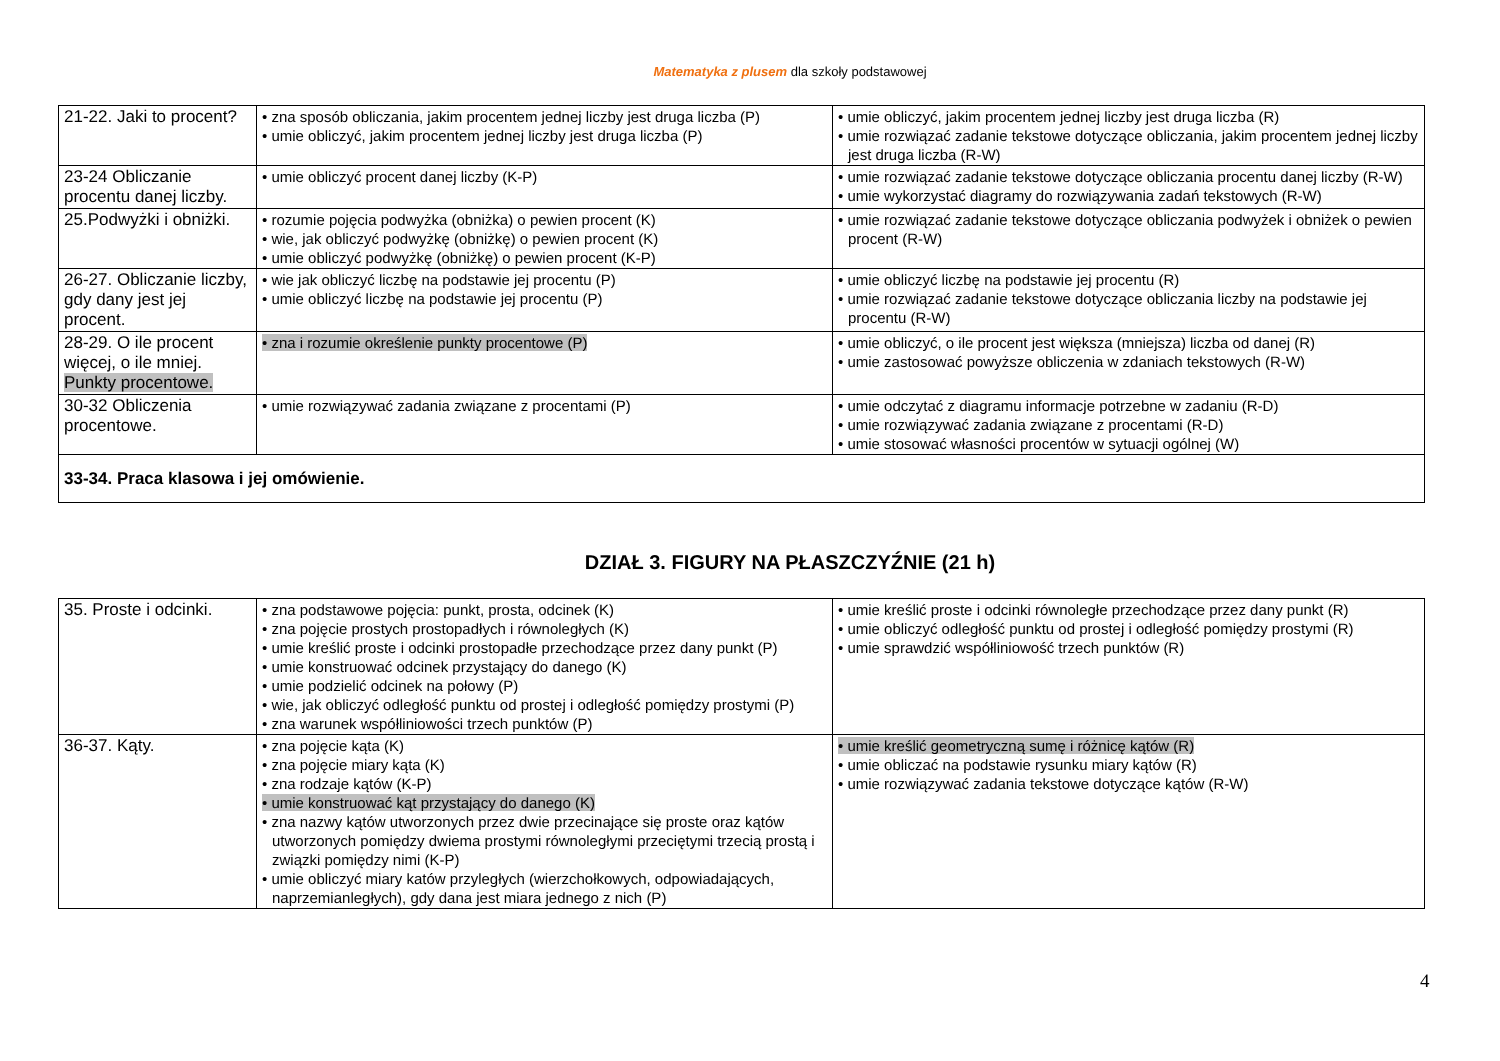Matematyka z plusem dla szkoły podstawowej
| 21-22. Jaki to procent? | • zna sposób obliczania, jakim procentem jednej liczby jest druga liczba (P) • umie obliczyć, jakim procentem jednej liczby jest druga liczba (P) | • umie obliczyć, jakim procentem jednej liczby jest druga liczba (R) • umie rozwiązać zadanie tekstowe dotyczące obliczania, jakim procentem jednej liczby jest druga liczba (R-W) |
| 23-24 Obliczanie procentu danej liczby. | • umie obliczyć procent danej liczby (K-P) | • umie rozwiązać zadanie tekstowe dotyczące obliczania procentu danej liczby (R-W) • umie wykorzystać diagramy do rozwiązywania zadań tekstowych (R-W) |
| 25.Podwyżki i obniżki. | • rozumie pojęcia podwyżka (obniżka) o pewien procent (K) • wie, jak obliczyć podwyżkę (obniżkę) o pewien procent (K) • umie obliczyć podwyżkę (obniżkę) o pewien procent (K-P) | • umie rozwiązać zadanie tekstowe dotyczące obliczania podwyżek i obniżek o pewien procent (R-W) |
| 26-27. Obliczanie liczby, gdy dany jest jej procent. | • wie jak obliczyć liczbę na podstawie jej procentu (P) • umie obliczyć liczbę na podstawie jej procentu (P) | • umie obliczyć liczbę na podstawie jej procentu (R) • umie rozwiązać zadanie tekstowe dotyczące obliczania liczby na podstawie jej procentu (R-W) |
| 28-29. O ile procent więcej, o ile mniej. Punkty procentowe. | • zna i rozumie określenie punkty procentowe (P) | • umie obliczyć, o ile procent jest większa (mniejsza) liczba od danej (R) • umie zastosować powyższe obliczenia w zdaniach tekstowych (R-W) |
| 30-32 Obliczenia procentowe. | • umie rozwiązywać zadania związane z procentami (P) | • umie odczytać z diagramu informacje potrzebne w zadaniu (R-D) • umie rozwiązywać zadania związane z procentami (R-D) • umie stosować własności procentów w sytuacji ogólnej (W) |
| 33-34. Praca klasowa i jej omówienie. | | |
DZIAŁ 3. FIGURY NA PŁASZCZYŹNIE (21 h)
| 35. Proste i odcinki. | • zna podstawowe pojęcia: punkt, prosta, odcinek (K) • zna pojęcie prostych prostopadłych i równoległych (K) • umie kreślić proste i odcinki prostopadłe przechodzące przez dany punkt (P) • umie konstruować odcinek przystający do danego (K) • umie podzielić odcinek na połowy (P) • wie, jak obliczyć odległość punktu od prostej i odległość pomiędzy prostymi (P) • zna warunek współliniowości trzech punktów (P) | • umie kreślić proste i odcinki równoległe przechodzące przez dany punkt (R) • umie obliczyć odległość punktu od prostej i odległość pomiędzy prostymi (R) • umie sprawdzić współliniowość trzech punktów (R) |
| 36-37. Kąty. | • zna pojęcie kąta (K) • zna pojęcie miary kąta (K) • zna rodzaje kątów (K-P) • umie konstruować kąt przystający do danego (K) • zna nazwy kątów utworzonych przez dwie przecinające się proste oraz kątów utworzonych pomiędzy dwiema prostymi równoległymi przeciętymi trzecią prostą i związki pomiędzy nimi (K-P) • umie obliczyć miary katów przyległych (wierzchołkowych, odpowiadających, naprzemianległych), gdy dana jest miara jednego z nich (P) | • umie kreślić geometryczną sumę i różnicę kątów (R) • umie obliczać na podstawie rysunku miary kątów (R) • umie rozwiązywać zadania tekstowe dotyczące kątów (R-W) |
4